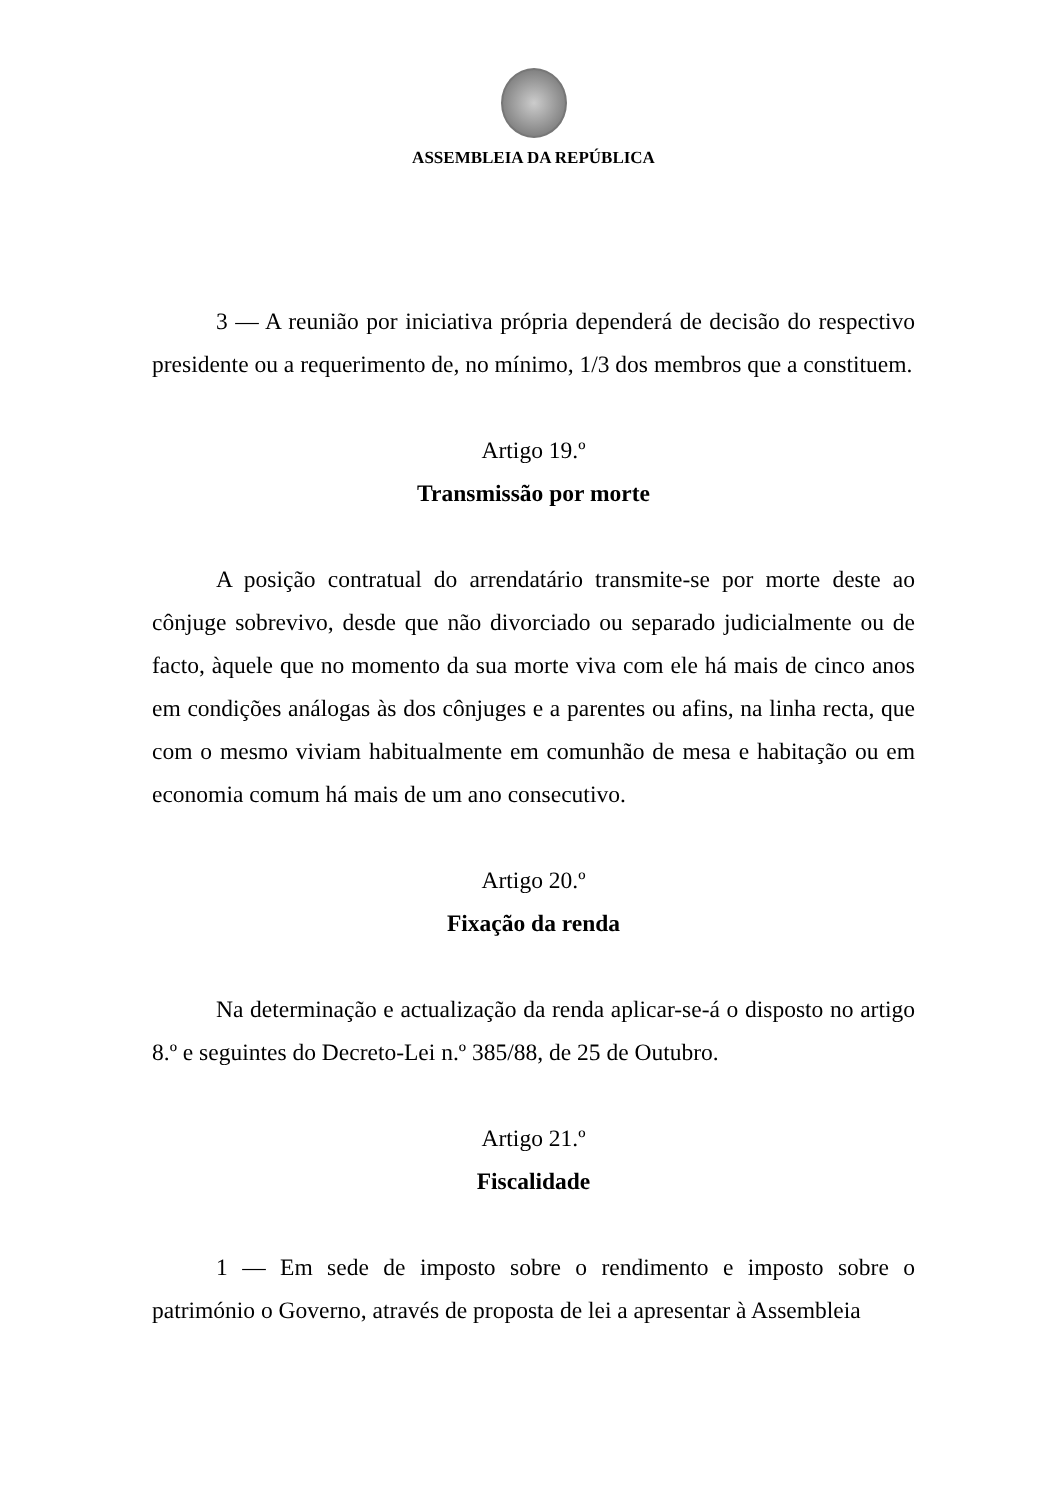ASSEMBLEIA DA REPÚBLICA
3 — A reunião por iniciativa própria dependerá de decisão do respectivo presidente ou a requerimento de, no mínimo, 1/3 dos membros que a constituem.
Artigo 19.º
Transmissão por morte
A posição contratual do arrendatário transmite-se por morte deste ao cônjuge sobrevivo, desde que não divorciado ou separado judicialmente ou de facto, àquele que no momento da sua morte viva com ele há mais de cinco anos em condições análogas às dos cônjuges e a parentes ou afins, na linha recta, que com o mesmo viviam habitualmente em comunhão de mesa e habitação ou em economia comum há mais de um ano consecutivo.
Artigo 20.º
Fixação da renda
Na determinação e actualização da renda aplicar-se-á o disposto no artigo 8.º e seguintes do Decreto-Lei n.º 385/88, de 25 de Outubro.
Artigo 21.º
Fiscalidade
1 — Em sede de imposto sobre o rendimento e imposto sobre o património o Governo, através de proposta de lei a apresentar à Assembleia